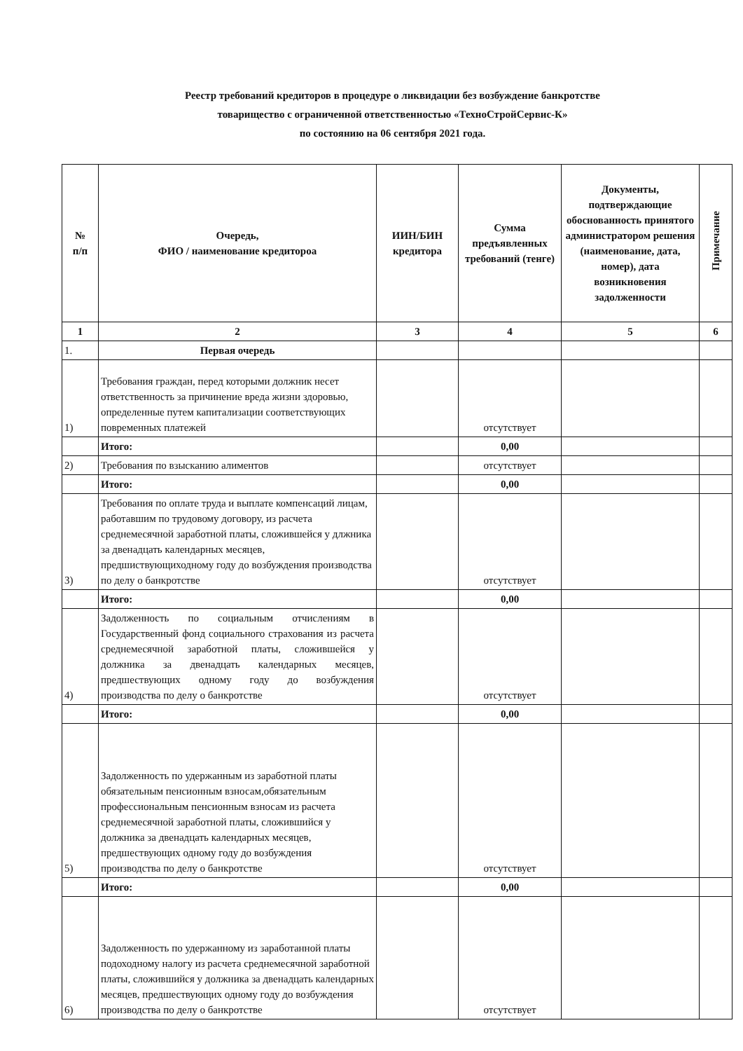Реестр требований кредиторов в процедуре о ликвидации без возбуждение банкротстве
товарищество с ограниченной ответственностью «ТехноСтройСервис-К»
по состоянию на 06 сентября 2021 года.
| № п/п | Очередь, ФИО / наименование кредитороа | ИИН/БИН кредитора | Сумма предъявленных требований (тенге) | Документы, подтверждающие обоснованность принятого администратором решения (наименование, дата, номер), дата возникновения задолженности | Примечание |
| --- | --- | --- | --- | --- | --- |
| 1 | 2 | 3 | 4 | 5 | 6 |
| 1. | Первая очередь | | | | |
| 1) | Требования граждан, перед которыми должник несет ответственность за причинение вреда жизни здоровью, определенные путем капитализации соответствующих повременных платежей | | отсутствует | | |
| | Итого: | | 0,00 | | |
| 2) | Требования по взысканию алиментов | | отсутствует | | |
| | Итого: | | 0,00 | | |
| 3) | Требования по оплате труда и выплате компенсаций лицам, работавшим по трудовому договору, из расчета среднемесячной заработной платы, сложившейся у длжника за двенадцать календарных месяцев, предшиствующиходному году до возбуждения производства по делу о банкротстве | | отсутствует | | |
| | Итого: | | 0,00 | | |
| 4) | Задолженность по социальным отчислениям в Государственный фонд социального страхования из расчета среднемесячной заработной платы, сложившейся у должника за двенадцать календарных месяцев, предшествующих одному году до возбуждения производства по делу о банкротстве | | отсутствует | | |
| | Итого: | | 0,00 | | |
| 5) | Задолженность по удержанным из заработной платы обязательным пенсионным взносам,обязательным профессиональным пенсионным взносам из расчета среднемесячной заработной платы, сложившийся у должника за двенадцать календарных месяцев, предшествующих одному году до возбуждения производства по делу о банкротстве | | отсутствует | | |
| | Итого: | | 0,00 | | |
| 6) | Задолженность по удержанному из заработанной платы подоходному налогу из расчета среднемесячной заработной платы, сложившийся у должника за двенадцать календарных месяцев, предшествующих одному году до возбуждения производства по делу о банкротстве | | отсутствует | | |